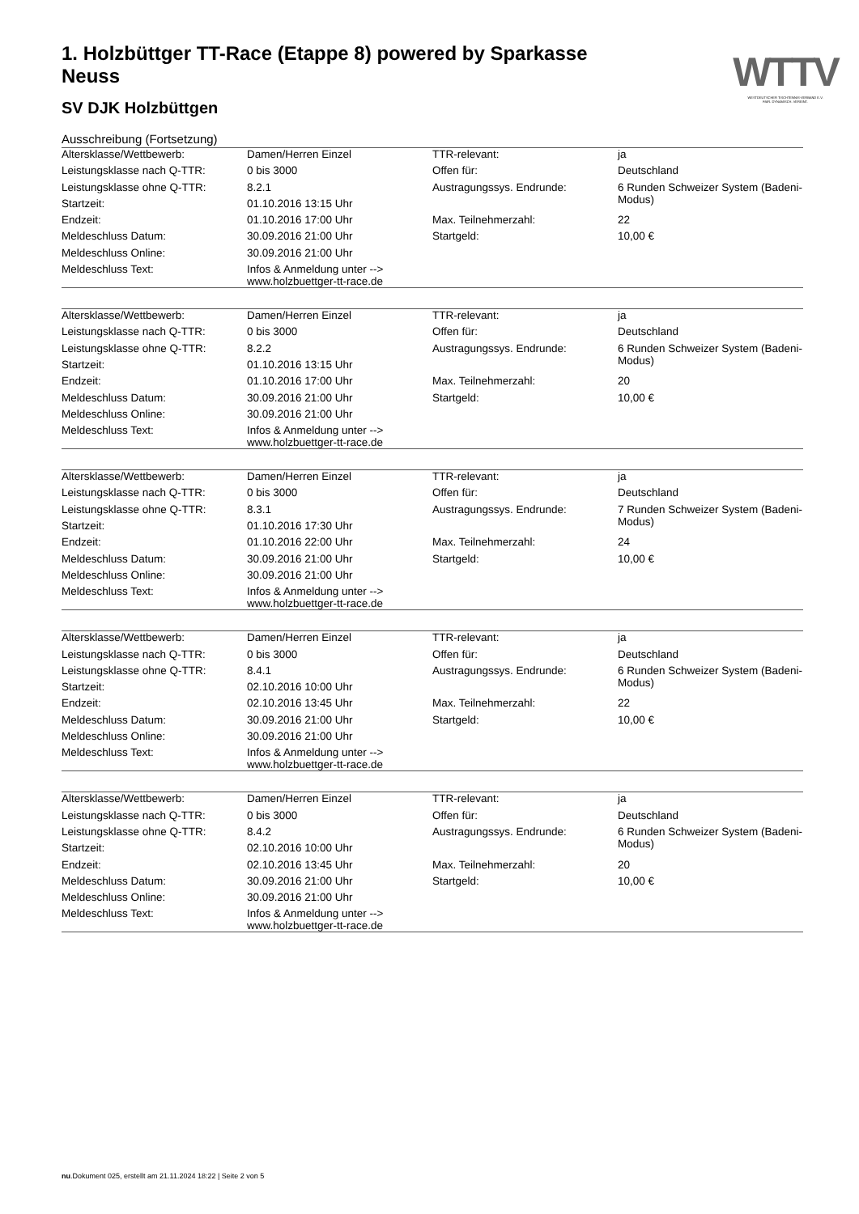WTTV
WESTDEUTSCHER TISCHTENNIS-VERBAND E.V.
FAIR. DYNAMISCH. VEREINT.
1. Holzbüttger TT-Race (Etappe 8) powered by Sparkasse Neuss
SV DJK Holzbüttgen
Ausschreibung (Fortsetzung)
| Altersklasse/Wettbewerb: | Damen/Herren Einzel | TTR-relevant: | ja |
| Leistungsklasse nach Q-TTR: | 0 bis 3000 | Offen für: | Deutschland |
| Leistungsklasse ohne Q-TTR: | 8.2.1 | Austragungssys. Endrunde: | 6 Runden Schweizer System (Badeni-Modus) |
| Startzeit: | 01.10.2016 13:15 Uhr | | |
| Endzeit: | 01.10.2016 17:00 Uhr | Max. Teilnehmerzahl: | 22 |
| Meldeschluss Datum: | 30.09.2016 21:00 Uhr | Startgeld: | 10,00 € |
| Meldeschluss Online: | 30.09.2016 21:00 Uhr | | |
| Meldeschluss Text: | Infos & Anmeldung unter --> www.holzbuettger-tt-race.de | | |
| Altersklasse/Wettbewerb: | Damen/Herren Einzel | TTR-relevant: | ja |
| Leistungsklasse nach Q-TTR: | 0 bis 3000 | Offen für: | Deutschland |
| Leistungsklasse ohne Q-TTR: | 8.2.2 | Austragungssys. Endrunde: | 6 Runden Schweizer System (Badeni-Modus) |
| Startzeit: | 01.10.2016 13:15 Uhr | | |
| Endzeit: | 01.10.2016 17:00 Uhr | Max. Teilnehmerzahl: | 20 |
| Meldeschluss Datum: | 30.09.2016 21:00 Uhr | Startgeld: | 10,00 € |
| Meldeschluss Online: | 30.09.2016 21:00 Uhr | | |
| Meldeschluss Text: | Infos & Anmeldung unter --> www.holzbuettger-tt-race.de | | |
| Altersklasse/Wettbewerb: | Damen/Herren Einzel | TTR-relevant: | ja |
| Leistungsklasse nach Q-TTR: | 0 bis 3000 | Offen für: | Deutschland |
| Leistungsklasse ohne Q-TTR: | 8.3.1 | Austragungssys. Endrunde: | 7 Runden Schweizer System (Badeni-Modus) |
| Startzeit: | 01.10.2016 17:30 Uhr | | |
| Endzeit: | 01.10.2016 22:00 Uhr | Max. Teilnehmerzahl: | 24 |
| Meldeschluss Datum: | 30.09.2016 21:00 Uhr | Startgeld: | 10,00 € |
| Meldeschluss Online: | 30.09.2016 21:00 Uhr | | |
| Meldeschluss Text: | Infos & Anmeldung unter --> www.holzbuettger-tt-race.de | | |
| Altersklasse/Wettbewerb: | Damen/Herren Einzel | TTR-relevant: | ja |
| Leistungsklasse nach Q-TTR: | 0 bis 3000 | Offen für: | Deutschland |
| Leistungsklasse ohne Q-TTR: | 8.4.1 | Austragungssys. Endrunde: | 6 Runden Schweizer System (Badeni-Modus) |
| Startzeit: | 02.10.2016 10:00 Uhr | | |
| Endzeit: | 02.10.2016 13:45 Uhr | Max. Teilnehmerzahl: | 22 |
| Meldeschluss Datum: | 30.09.2016 21:00 Uhr | Startgeld: | 10,00 € |
| Meldeschluss Online: | 30.09.2016 21:00 Uhr | | |
| Meldeschluss Text: | Infos & Anmeldung unter --> www.holzbuettger-tt-race.de | | |
| Altersklasse/Wettbewerb: | Damen/Herren Einzel | TTR-relevant: | ja |
| Leistungsklasse nach Q-TTR: | 0 bis 3000 | Offen für: | Deutschland |
| Leistungsklasse ohne Q-TTR: | 8.4.2 | Austragungssys. Endrunde: | 6 Runden Schweizer System (Badeni-Modus) |
| Startzeit: | 02.10.2016 10:00 Uhr | | |
| Endzeit: | 02.10.2016 13:45 Uhr | Max. Teilnehmerzahl: | 20 |
| Meldeschluss Datum: | 30.09.2016 21:00 Uhr | Startgeld: | 10,00 € |
| Meldeschluss Online: | 30.09.2016 21:00 Uhr | | |
| Meldeschluss Text: | Infos & Anmeldung unter --> www.holzbuettger-tt-race.de | | |
nu.Dokument 025, erstellt am 21.11.2024 18:22 | Seite 2 von 5